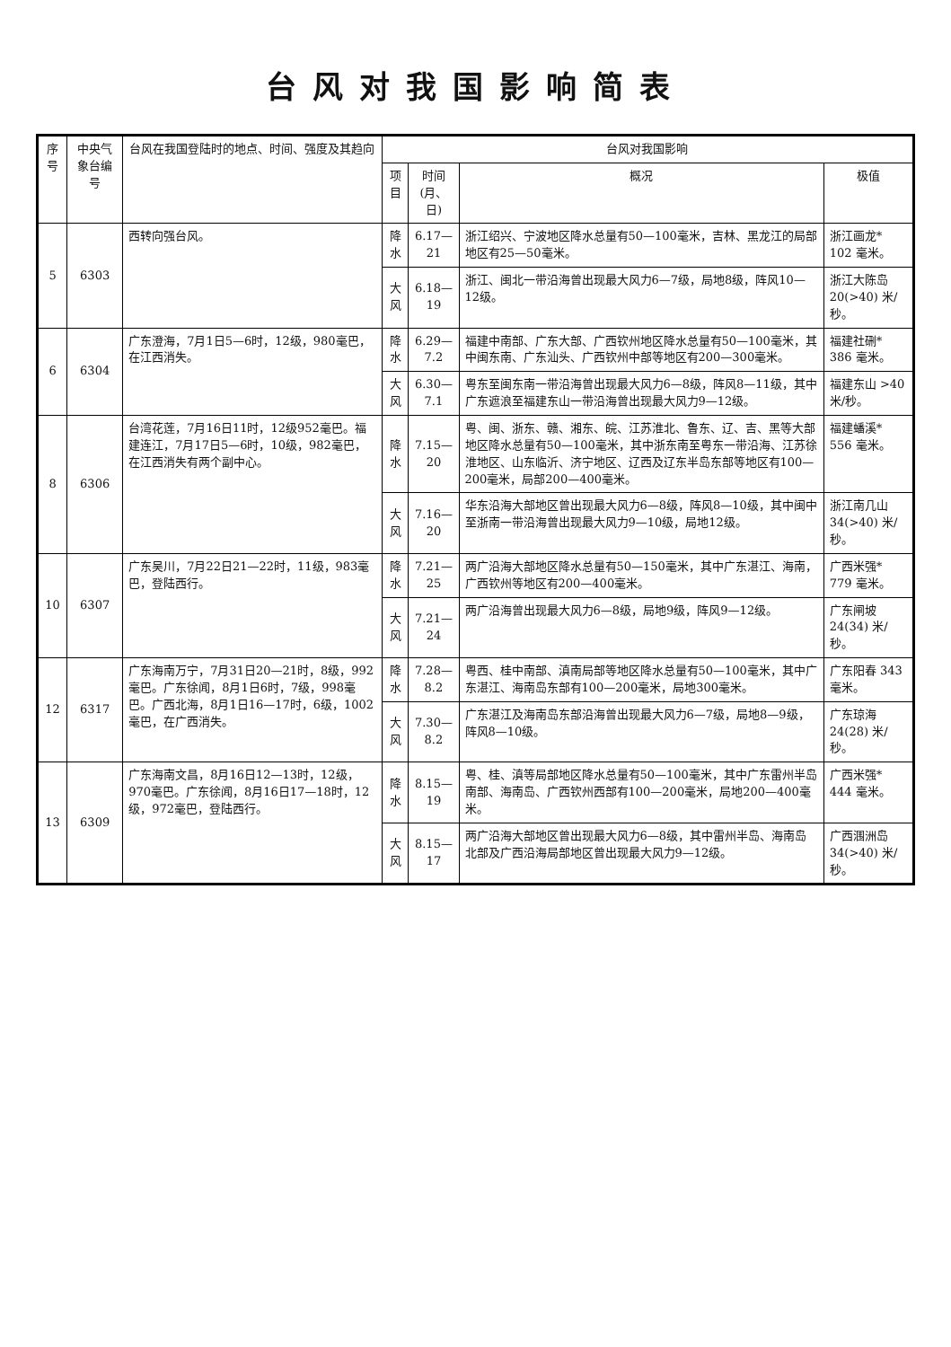台风对我国影响简表
| 序号 | 中央气象台编号 | 台风在我国登陆时的地点、时间、强度及其趋向 | 台风对我国影响 | | | |
| --- | --- | --- | --- | --- | --- | --- |
| | | | 项目 | 时间(月、日) | 概况 | 极值 |
| 5 | 6303 | 西转向强台风。 | 降水 | 6.17—21 | 浙江绍兴、宁波地区降水总量有50—100毫米，吉林、黑龙江的局部地区有25—50毫米。 | 浙江画龙* 102 毫米。 |
| | | | 大风 | 6.18—19 | 浙江、闽北一带沿海曾出现最大风力6—7级，局地8级，阵风10—12级。 | 浙江大陈岛 20(>40) 米/秒。 |
| 6 | 6304 | 广东澄海，7月1日5—6时，12级，980毫巴，在江西消失。 | 降水 | 6.29—7.2 | 福建中南部、广东大部、广西钦州地区降水总量有50—100毫米，其中闽东南、广东汕头、广西钦州中部等地区有200—300毫米。 | 福建社硎* 386 毫米。 |
| | | | 大风 | 6.30—7.1 | 粤东至闽东南一带沿海曾出现最大风力6—8级，阵风8—11级，其中广东遮浪至福建东山一带沿海曾出现最大风力9—12级。 | 福建东山 >40 米/秒。 |
| 8 | 6306 | 台湾花莲，7月16日11时，12级952毫巴。福建连江，7月17日5—6时，10级，982毫巴，在江西消失有两个副中心。 | 降水 | 7.15—20 | 粤、闽、浙东、赣、湘东、皖、江苏淮北、鲁东、辽、吉、黑等大部地区降水总量有50—100毫米，其中浙东南至粤东一带沿海、江苏徐淮地区、山东临沂、济宁地区、辽西及辽东半岛东部等地区有100—200毫米，局部200—400毫米。 | 福建蟠溪* 556 毫米。 |
| | | | 大风 | 7.16—20 | 华东沿海大部地区曾出现最大风力6—8级，阵风8—10级，其中闽中至浙南一带沿海曾出现最大风力9—10级，局地12级。 | 浙江南几山 34(>40) 米/秒。 |
| 10 | 6307 | 广东吴川，7月22日21—22时，11级，983毫巴，登陆西行。 | 降水 | 7.21—25 | 两广沿海大部地区降水总量有50—150毫米，其中广东湛江、海南，广西钦州等地区有200—400毫米。 | 广西米强* 779 毫米。 |
| | | | 大风 | 7.21—24 | 两广沿海曾出现最大风力6—8级，局地9级，阵风9—12级。 | 广东闸坡 24(34) 米/秒。 |
| 12 | 6317 | 广东海南万宁，7月31日20—21时，8级，992毫巴。广东徐闻，8月1日6时，7级，998毫巴。广西北海，8月1日16—17时，6级，1002毫巴，在广西消失。 | 降水 | 7.28—8.2 | 粤西、桂中南部、滇南局部等地区降水总量有50—100毫米，其中广东湛江、海南岛东部有100—200毫米，局地300毫米。 | 广东阳春 343 毫米。 |
| | | | 大风 | 7.30—8.2 | 广东湛江及海南岛东部沿海曾出现最大风力6—7级，局地8—9级，阵风8—10级。 | 广东琼海 24(28) 米/秒。 |
| 13 | 6309 | 广东海南文昌，8月16日12—13时，12级，970毫巴。广东徐闻，8月16日17—18时，12级，972毫巴，登陆西行。 | 降水 | 8.15—19 | 粤、桂、滇等局部地区降水总量有50—100毫米，其中广东雷州半岛南部、海南岛、广西钦州西部有100—200毫米，局地200—400毫米。 | 广西米强* 444 毫米。 |
| | | | 大风 | 8.15—17 | 两广沿海大部地区曾出现最大风力6—8级，其中雷州半岛、海南岛北部及广西沿海局部地区曾出现最大风力9—12级。 | 广西涠洲岛 34(>40) 米/秒。 |